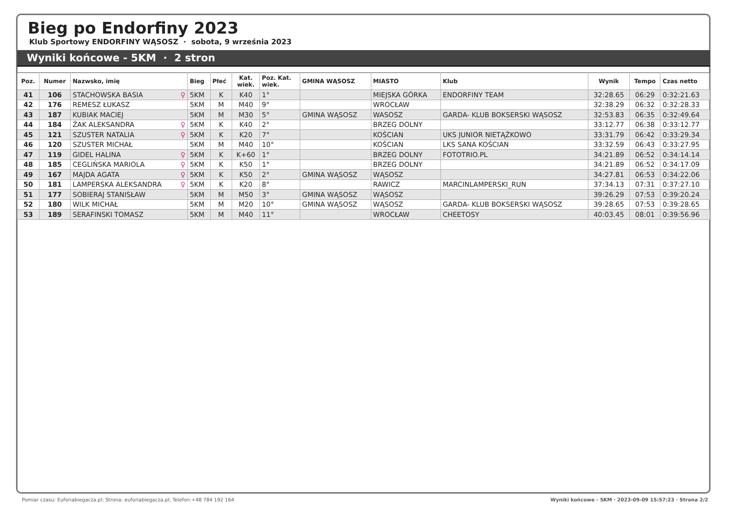Bieg po Endorfiny 2023
Klub Sportowy ENDORFINY WĄSOSZ · sobota, 9 września 2023
Wyniki końcowe - 5KM · 2 stron
| Poz. | Numer | Nazwsko, imię | Bieg | Płeć | Kat. wiek. | Poz. Kat. wiek. | GMINA WĄSOSZ | MIASTO | Klub | Wynik | Tempo | Czas netto |
| --- | --- | --- | --- | --- | --- | --- | --- | --- | --- | --- | --- | --- |
| 41 | 106 | STACHOWSKA BASIA ♀ | 5KM | K | K40 | 1° | | MIEJSKA GÓRKA | ENDORFINY TEAM | 32:28.65 | 06:29 | 0:32:21.63 |
| 42 | 176 | REMESZ ŁUKASZ | 5KM | M | M40 | 9° | | WROCŁAW | | 32:38.29 | 06:32 | 0:32:28.33 |
| 43 | 187 | KUBIAK MACIEJ | 5KM | M | M30 | 5° | GMINA WĄSOSZ | WASOSZ | GARDA- KLUB BOKSERSKI WĄSOSZ | 32:53.83 | 06:35 | 0:32:49.64 |
| 44 | 184 | ŻAK ALEKSANDRA ♀ | 5KM | K | K40 | 2° | | BRZEG DOLNY | | 33:12.77 | 06:38 | 0:33:12.77 |
| 45 | 121 | SZUSTER NATALIA ♀ | 5KM | K | K20 | 7° | | KOŚCIAN | UKS JUNIOR NIETĄŻKOWO | 33:31.79 | 06:42 | 0:33:29.34 |
| 46 | 120 | SZUSTER MICHAŁ | 5KM | M | M40 | 10° | | KOŚCIAN | LKS SANA KOŚCIAN | 33:32.59 | 06:43 | 0:33:27.95 |
| 47 | 119 | GIDEL HALINA ♀ | 5KM | K | K+60 | 1° | | BRZEG DOLNY | FOTOTRIO.PL | 34:21.89 | 06:52 | 0:34:14.14 |
| 48 | 185 | CEGLIŃSKA MARIOLA ♀ | 5KM | K | K50 | 1° | | BRZEG DOLNY | | 34:21.89 | 06:52 | 0:34:17.09 |
| 49 | 167 | MAJDA AGATA ♀ | 5KM | K | K50 | 2° | GMINA WĄSOSZ | WĄSOSZ | | 34:27.81 | 06:53 | 0:34:22.06 |
| 50 | 181 | LAMPERSKA ALEKSANDRA ♀ | 5KM | K | K20 | 8° | | RAWICZ | MARCINLAMPERSKI_RUN | 37:34.13 | 07:31 | 0:37:27.10 |
| 51 | 177 | SOBIERAJ STANISŁAW | 5KM | M | M50 | 3° | GMINA WĄSOSZ | WĄSOSZ | | 39:26.29 | 07:53 | 0:39:20.24 |
| 52 | 180 | WILK MICHAŁ | 5KM | M | M20 | 10° | GMINA WĄSOSZ | WĄSOSZ | GARDA- KLUB BOKSERSKI WĄSOSZ | 39:28.65 | 07:53 | 0:39:28.65 |
| 53 | 189 | SERAFINSKI TOMASZ | 5KM | M | M40 | 11° | | WROCŁAW | CHEETOSY | 40:03.45 | 08:01 | 0:39:56.96 |
Pomiar czasu: Euforiabiegacza.pl; Strona: euforiabiegacza.pl; Telefon:+48 784 192 164 Wyniki końcowe - 5KM · 2023-09-09 15:57:23 · Strona 2/2